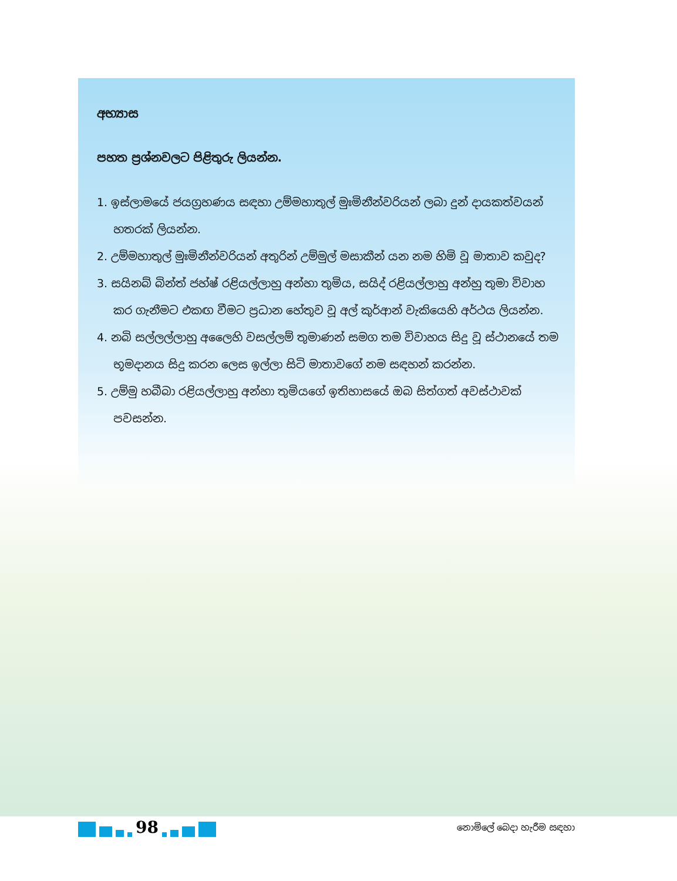අභ්‍යාස
පහත ප්‍රශ්නවලට පිළිතුරු ලියන්න.
1. ඉස්ලාමයේ ජයග්‍රහණය සඳහා උම්මහාතුල් මුඃමිනීන්වරියන් ලබා දුන් දායකත්වයන් හතරක් ලියන්න.
2. උම්මහාතුල් මුඃමිනීන්වරියන් අතුරින් උම්මුල් මසාකීන් යන නම හිමි වූ මාතාව කවුද?
3. සයිනබ් බින්ත් ජහ්ෂ් රළියල්ලාහු අන්හා තුමිය, සයිද් රළියල්ලාහු අන්හු තුමා විවාහ කර ගැනීමට එකඟ වීමට ප්‍රධාන හේතුව වූ අල් කුර්ආන් වැකියෙහි අර්ථය ලියන්න.
4. නබි සල්ලල්ලාහු අලෛහි වසල්ලම් තුමාණන් සමග තම විවාහය සිදු වූ ස්ථානයේ තම භූමදානය සිදු කරන ලෙස ඉල්ලා සිටි මාතාවගේ නම සඳහන් කරන්න.
5. උම්මු හබීබා රළියල්ලාහු අන්හා තුමියගේ ඉතිහාසයේ ඔබ සිත්ගත් අවස්ථාවක් පවසන්න.
98
නොමිලේ බෙදා හැරීම සඳහා